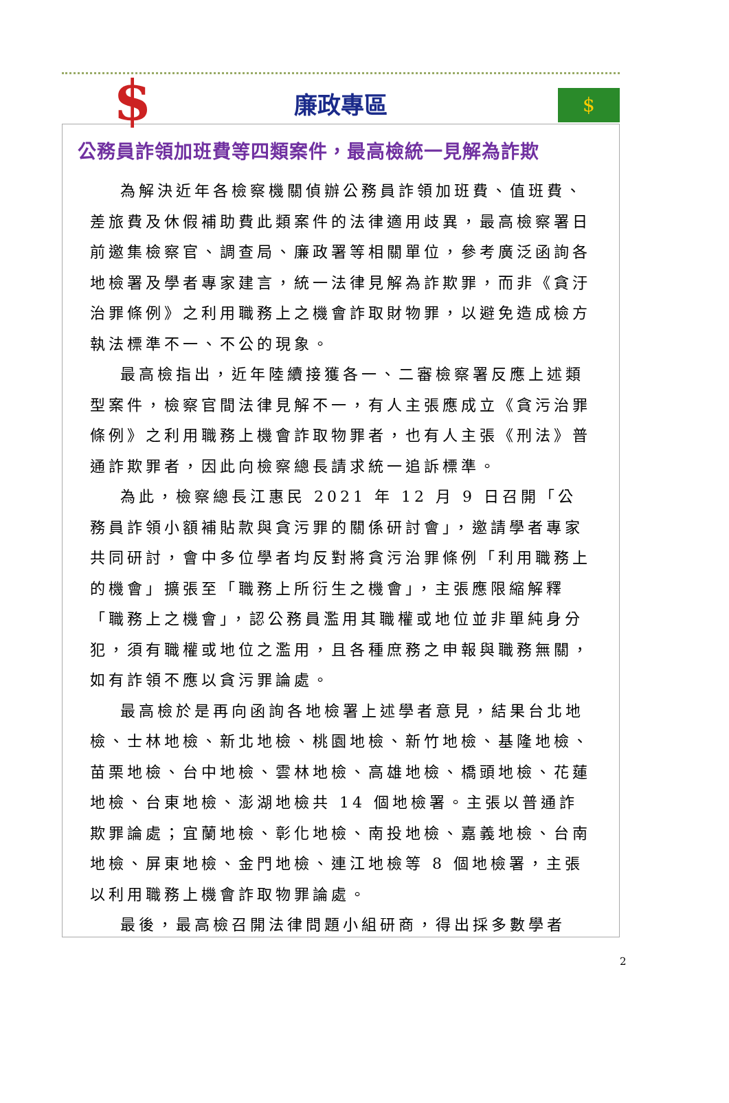$
廉政專區
$
公務員詐領加班費等四類案件，最高檢統一見解為詐欺
為解決近年各檢察機關偵辦公務員詐領加班費、值班費、差旅費及休假補助費此類案件的法律適用歧異，最高檢察署日前邀集檢察官、調查局、廉政署等相關單位，參考廣泛函詢各地檢署及學者專家建言，統一法律見解為詐欺罪，而非《貪汙治罪條例》之利用職務上之機會詐取財物罪，以避免造成檢方執法標準不一、不公的現象。
最高檢指出，近年陸續接獲各一、二審檢察署反應上述類型案件，檢察官間法律見解不一，有人主張應成立《貪污治罪條例》之利用職務上機會詐取物罪者，也有人主張《刑法》普通詐欺罪者，因此向檢察總長請求統一追訴標準。
為此，檢察總長江惠民 2021 年 12 月 9 日召開「公務員詐領小額補貼款與貪污罪的關係研討會」，邀請學者專家共同研討，會中多位學者均反對將貪污治罪條例「利用職務上的機會」擴張至「職務上所衍生之機會」，主張應限縮解釋「職務上之機會」，認公務員濫用其職權或地位並非單純身分犯，須有職權或地位之濫用，且各種庶務之申報與職務無關，如有詐領不應以貪污罪論處。
最高檢於是再向函詢各地檢署上述學者意見，結果台北地檢、士林地檢、新北地檢、桃園地檢、新竹地檢、基隆地檢、苗栗地檢、台中地檢、雲林地檢、高雄地檢、橋頭地檢、花蓮地檢、台東地檢、澎湖地檢共 14 個地檢署。主張以普通詐欺罪論處；宜蘭地檢、彰化地檢、南投地檢、嘉義地檢、台南地檢、屏東地檢、金門地檢、連江地檢等 8 個地檢署，主張以利用職務上機會詐取物罪論處。
最後，最高檢召開法律問題小組研商，得出採多數學者
2